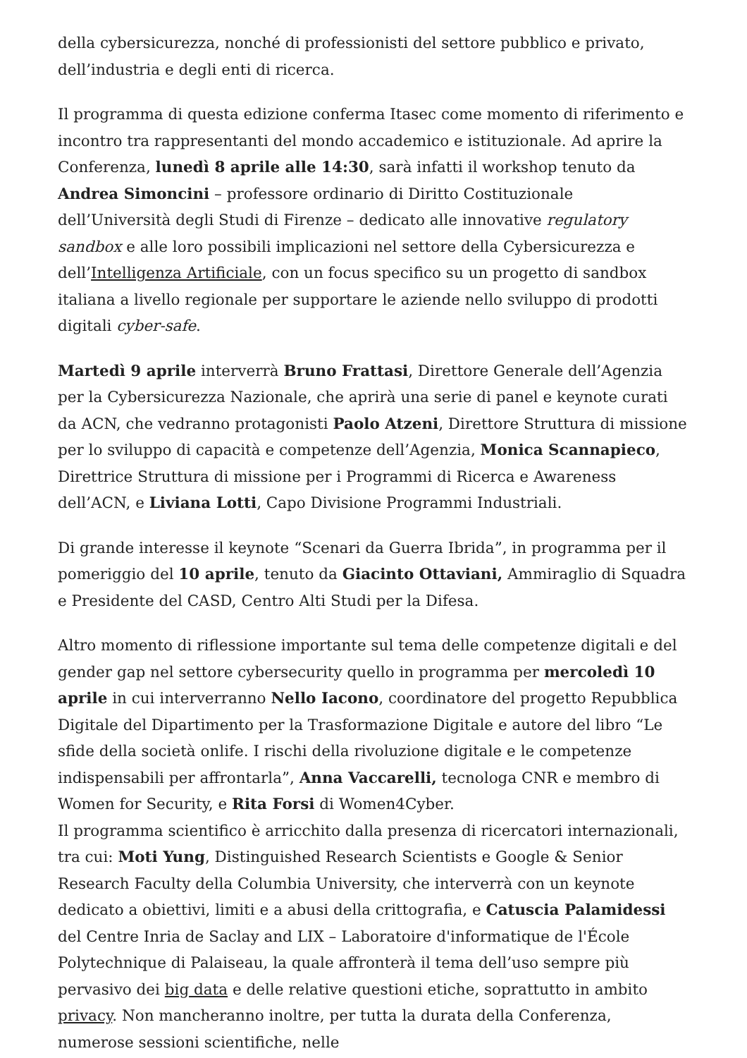della cybersicurezza, nonché di professionisti del settore pubblico e privato, dell’industria e degli enti di ricerca.
Il programma di questa edizione conferma Itasec come momento di riferimento e incontro tra rappresentanti del mondo accademico e istituzionale. Ad aprire la Conferenza, lunedì 8 aprile alle 14:30, sarà infatti il workshop tenuto da Andrea Simoncini – professore ordinario di Diritto Costituzionale dell’Università degli Studi di Firenze – dedicato alle innovative regulatory sandbox e alle loro possibili implicazioni nel settore della Cybersicurezza e dell’Intelligenza Artificiale, con un focus specifico su un progetto di sandbox italiana a livello regionale per supportare le aziende nello sviluppo di prodotti digitali cyber-safe.
Martedì 9 aprile interverrà Bruno Frattasi, Direttore Generale dell’Agenzia per la Cybersicurezza Nazionale, che aprirà una serie di panel e keynote curati da ACN, che vedranno protagonisti Paolo Atzeni, Direttore Struttura di missione per lo sviluppo di capacità e competenze dell’Agenzia, Monica Scannapieco, Direttrice Struttura di missione per i Programmi di Ricerca e Awareness dell’ACN, e Liviana Lotti, Capo Divisione Programmi Industriali.
Di grande interesse il keynote “Scenari da Guerra Ibrida”, in programma per il pomeriggio del 10 aprile, tenuto da Giacinto Ottaviani, Ammiraglio di Squadra e Presidente del CASD, Centro Alti Studi per la Difesa.
Altro momento di riflessione importante sul tema delle competenze digitali e del gender gap nel settore cybersecurity quello in programma per mercoledì 10 aprile in cui interverranno Nello Iacono, coordinatore del progetto Repubblica Digitale del Dipartimento per la Trasformazione Digitale e autore del libro “Le sfide della società onlife. I rischi della rivoluzione digitale e le competenze indispensabili per affrontarla”, Anna Vaccarelli, tecnologa CNR e membro di Women for Security, e Rita Forsi di Women4Cyber.
Il programma scientifico è arricchito dalla presenza di ricercatori internazionali, tra cui: Moti Yung, Distinguished Research Scientists e Google & Senior Research Faculty della Columbia University, che interverrà con un keynote dedicato a obiettivi, limiti e a abusi della crittografia, e Catuscia Palamidessi del Centre Inria de Saclay and LIX – Laboratoire d'informatique de l'École Polytechnique di Palaiseau, la quale affronterà il tema dell’uso sempre più pervasivo dei big data e delle relative questioni etiche, soprattutto in ambito privacy. Non mancheranno inoltre, per tutta la durata della Conferenza, numerose sessioni scientifiche, nelle